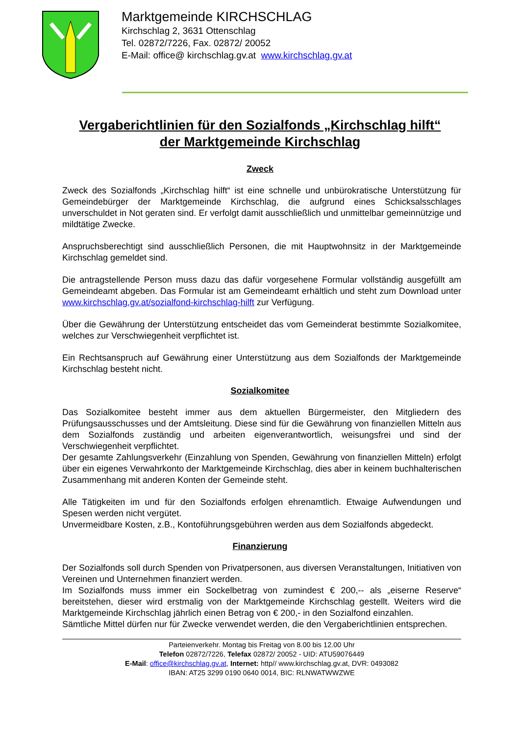Marktgemeinde KIRCHSCHLAG
Kirchschlag 2, 3631 Ottenschlag
Tel. 02872/7226, Fax. 02872/ 20052
E-Mail: office@ kirchschlag.gv.at www.kirchschlag.gv.at
Vergaberichtlinien für den Sozialfonds „Kirchschlag hilft“
der Marktgemeinde Kirchschlag
Zweck
Zweck des Sozialfonds „Kirchschlag hilft“ ist eine schnelle und unbürokratische Unterstützung für Gemeindebürger der Marktgemeinde Kirchschlag, die aufgrund eines Schicksalsschlages unverschuldet in Not geraten sind. Er verfolgt damit ausschließlich und unmittelbar gemeinnützige und mildtätige Zwecke.
Anspruchsberechtigt sind ausschließlich Personen, die mit Hauptwohnsitz in der Marktgemeinde Kirchschlag gemeldet sind.
Die antragstellende Person muss dazu das dafür vorgesehene Formular vollständig ausgefüllt am Gemeindeamt abgeben. Das Formular ist am Gemeindeamt erhältlich und steht zum Download unter www.kirchschlag.gv.at/sozialfond-kirchschlag-hilft zur Verfügung.
Über die Gewährung der Unterstützung entscheidet das vom Gemeinderat bestimmte Sozialkomitee, welches zur Verschwiegenheit verpflichtet ist.
Ein Rechtsanspruch auf Gewährung einer Unterstützung aus dem Sozialfonds der Marktgemeinde Kirchschlag besteht nicht.
Sozialkomitee
Das Sozialkomitee besteht immer aus dem aktuellen Bürgermeister, den Mitgliedern des Prüfungsausschusses und der Amtsleitung. Diese sind für die Gewährung von finanziellen Mitteln aus dem Sozialfonds zuständig und arbeiten eigenverantwortlich, weisungsfrei und sind der Verschwiegenheit verpflichtet.
Der gesamte Zahlungsverkehr (Einzahlung von Spenden, Gewährung von finanziellen Mitteln) erfolgt über ein eigenes Verwahrkonto der Marktgemeinde Kirchschlag, dies aber in keinem buchhalterischen Zusammenhang mit anderen Konten der Gemeinde steht.
Alle Tätigkeiten im und für den Sozialfonds erfolgen ehrenamtlich. Etwaige Aufwendungen und Spesen werden nicht vergütet.
Unvermeidbare Kosten, z.B., Kontoführungsgebühren werden aus dem Sozialfonds abgedeckt.
Finanzierung
Der Sozialfonds soll durch Spenden von Privatpersonen, aus diversen Veranstaltungen, Initiativen von Vereinen und Unternehmen finanziert werden.
Im Sozialfonds muss immer ein Sockelbetrag von zumindest € 200,-- als „eiserne Reserve“ bereitstehen, dieser wird erstmalig von der Marktgemeinde Kirchschlag gestellt. Weiters wird die Marktgemeinde Kirchschlag jährlich einen Betrag von € 200,- in den Sozialfond einzahlen.
Sämtliche Mittel dürfen nur für Zwecke verwendet werden, die den Vergaberichtlinien entsprechen.
Parteienverkehr. Montag bis Freitag von 8.00 bis 12.00 Uhr
Telefon 02872/7226, Telefax 02872/ 20052 - UID: ATU59076449
E-Mail: office@kirchschlag.gv.at, Internet: http// www.kirchschlag.gv.at, DVR: 0493082
IBAN: AT25 3299 0190 0640 0014, BIC: RLNWATWWZWE